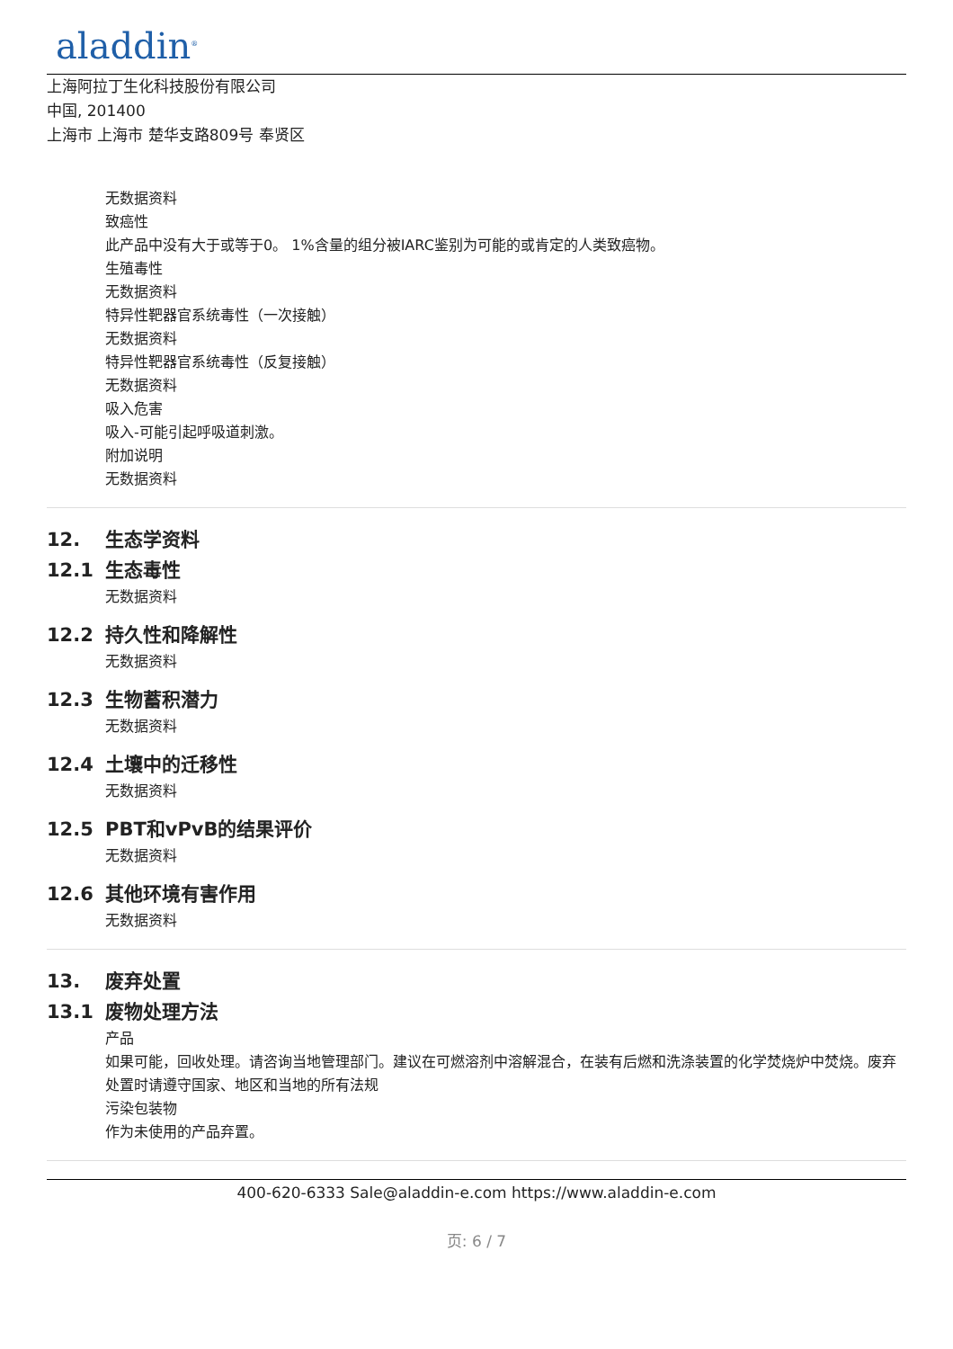aladdin<sup>®</sup>
上海阿拉丁生化科技股份有限公司
中国, 201400
上海市 上海市 楚华支路809号 奉贤区
无数据资料
致癌性
此产品中没有大于或等于0。 1%含量的组分被IARC鉴别为可能的或肯定的人类致癌物。
生殖毒性
无数据资料
特异性靶器官系统毒性（一次接触）
无数据资料
特异性靶器官系统毒性（反复接触）
无数据资料
吸入危害
吸入-可能引起呼吸道刺激。
附加说明
无数据资料
12. 生态学资料
12.1 生态毒性
无数据资料
12.2 持久性和降解性
无数据资料
12.3 生物蓄积潜力
无数据资料
12.4 土壤中的迁移性
无数据资料
12.5 PBT和vPvB的结果评价
无数据资料
12.6 其他环境有害作用
无数据资料
13. 废弃处置
13.1 废物处理方法
产品
如果可能，回收处理。请咨询当地管理部门。建议在可燃溶剂中溶解混合，在装有后燃和洗涤装置的化学焚烧炉中焚烧。废弃处置时请遵守国家、地区和当地的所有法规
污染包装物
作为未使用的产品弃置。
400-620-6333 Sale@aladdin-e.com https://www.aladdin-e.com
页: 6 / 7